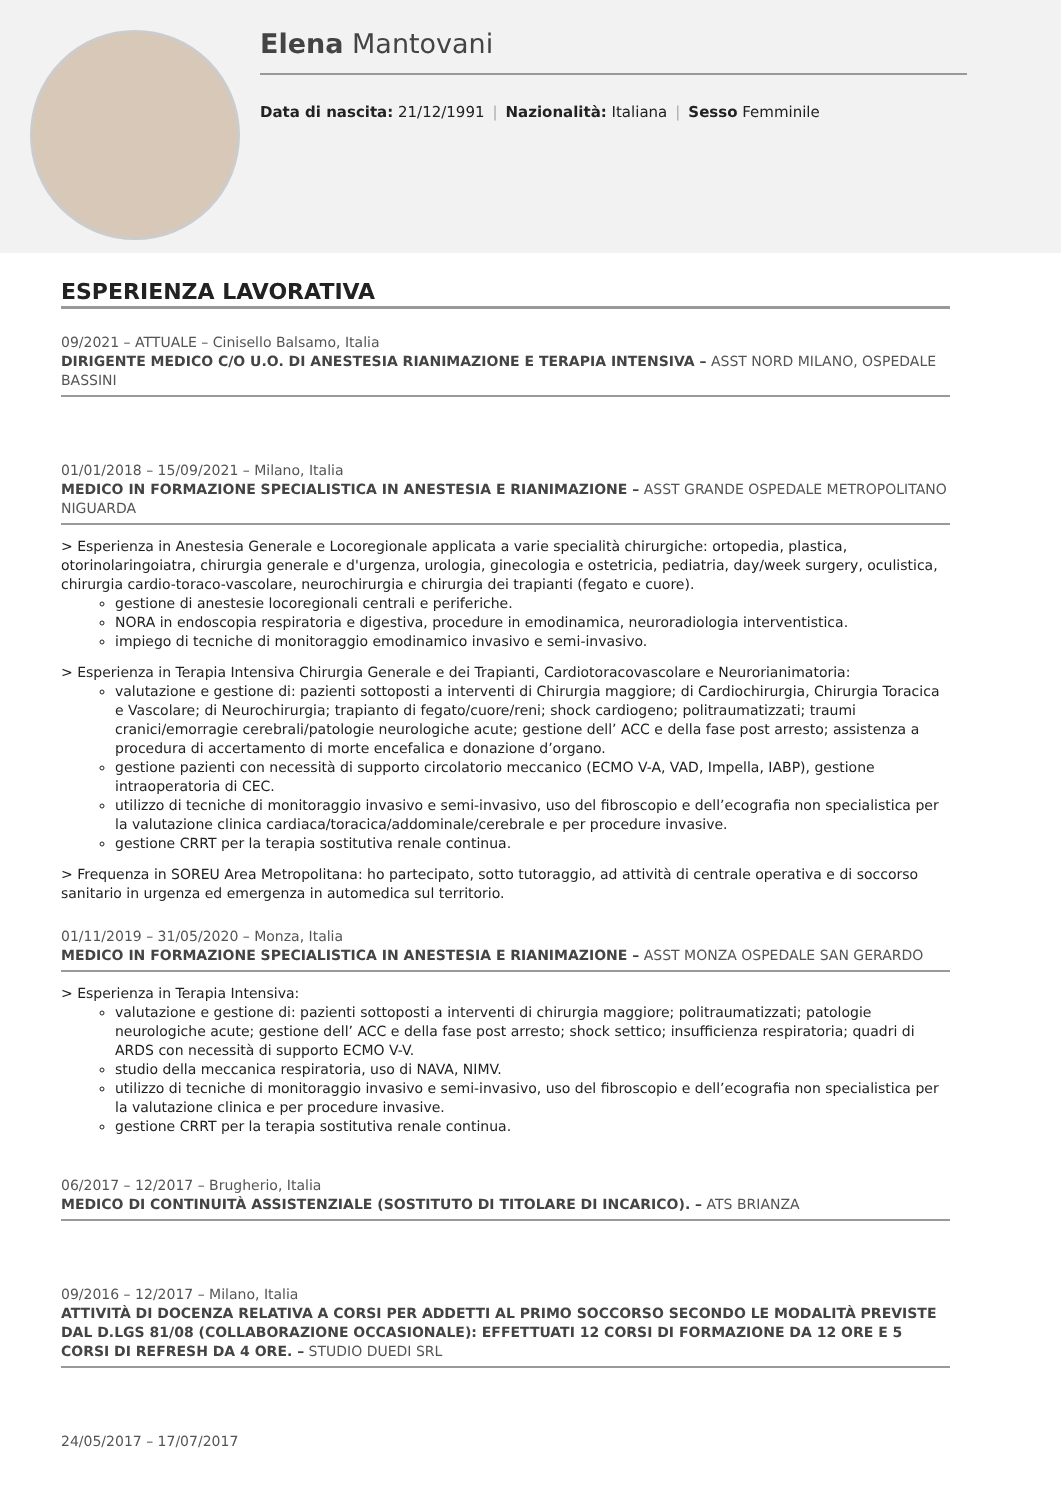Elena Mantovani
Data di nascita: 21/12/1991 | Nazionalità: Italiana | Sesso Femminile
ESPERIENZA LAVORATIVA
09/2021 – ATTUALE – Cinisello Balsamo, Italia
DIRIGENTE MEDICO C/O U.O. DI ANESTESIA RIANIMAZIONE E TERAPIA INTENSIVA – ASST NORD MILANO, OSPEDALE BASSINI
01/01/2018 – 15/09/2021 – Milano, Italia
MEDICO IN FORMAZIONE SPECIALISTICA IN ANESTESIA E RIANIMAZIONE – ASST GRANDE OSPEDALE METROPOLITANO NIGUARDA
> Esperienza in Anestesia Generale e Locoregionale applicata a varie specialità chirurgiche: ortopedia, plastica, otorinolaringoiatra, chirurgia generale e d'urgenza, urologia, ginecologia e ostetricia, pediatria, day/week surgery, oculistica, chirurgia cardio-toraco-vascolare, neurochirurgia e chirurgia dei trapianti (fegato e cuore).
gestione di anestesie locoregionali centrali e periferiche.
NORA in endoscopia respiratoria e digestiva, procedure in emodinamica, neuroradiologia interventistica.
impiego di tecniche di monitoraggio emodinamico invasivo e semi-invasivo.
> Esperienza in Terapia Intensiva Chirurgia Generale e dei Trapianti, Cardiotoracovascolare e Neurorianimatoria:
valutazione e gestione di: pazienti sottoposti a interventi di Chirurgia maggiore; di Cardiochirurgia, Chirurgia Toracica e Vascolare; di Neurochirurgia; trapianto di fegato/cuore/reni; shock cardiogeno; politraumatizzati; traumi cranici/emorragie cerebrali/patologie neurologiche acute; gestione dell’ ACC e della fase post arresto; assistenza a procedura di accertamento di morte encefalica e donazione d’organo.
gestione pazienti con necessità di supporto circolatorio meccanico (ECMO V-A, VAD, Impella, IABP), gestione intraoperatoria di CEC.
utilizzo di tecniche di monitoraggio invasivo e semi-invasivo, uso del fibroscopio e dell’ecografia non specialistica per la valutazione clinica cardiaca/toracica/addominale/cerebrale e per procedure invasive.
gestione CRRT per la terapia sostitutiva renale continua.
> Frequenza in SOREU Area Metropolitana: ho partecipato, sotto tutoraggio, ad attività di centrale operativa e di soccorso sanitario in urgenza ed emergenza in automedica sul territorio.
01/11/2019 – 31/05/2020 – Monza, Italia
MEDICO IN FORMAZIONE SPECIALISTICA IN ANESTESIA E RIANIMAZIONE – ASST MONZA OSPEDALE SAN GERARDO
> Esperienza in Terapia Intensiva:
valutazione e gestione di: pazienti sottoposti a interventi di chirurgia maggiore; politraumatizzati; patologie neurologiche acute; gestione dell’ ACC e della fase post arresto; shock settico; insufficienza respiratoria; quadri di ARDS con necessità di supporto ECMO V-V.
studio della meccanica respiratoria, uso di NAVA, NIMV.
utilizzo di tecniche di monitoraggio invasivo e semi-invasivo, uso del fibroscopio e dell’ecografia non specialistica per la valutazione clinica e per procedure invasive.
gestione CRRT per la terapia sostitutiva renale continua.
06/2017 – 12/2017 – Brugherio, Italia
MEDICO DI CONTINUITÀ ASSISTENZIALE (SOSTITUTO DI TITOLARE DI INCARICO). – ATS BRIANZA
09/2016 – 12/2017 – Milano, Italia
ATTIVITÀ DI DOCENZA RELATIVA A CORSI PER ADDETTI AL PRIMO SOCCORSO SECONDO LE MODALITÀ PREVISTE DAL D.LGS 81/08 (COLLABORAZIONE OCCASIONALE): EFFETTUATI 12 CORSI DI FORMAZIONE DA 12 ORE E 5 CORSI DI REFRESH DA 4 ORE. – STUDIO DUEDI SRL
24/05/2017 – 17/07/2017